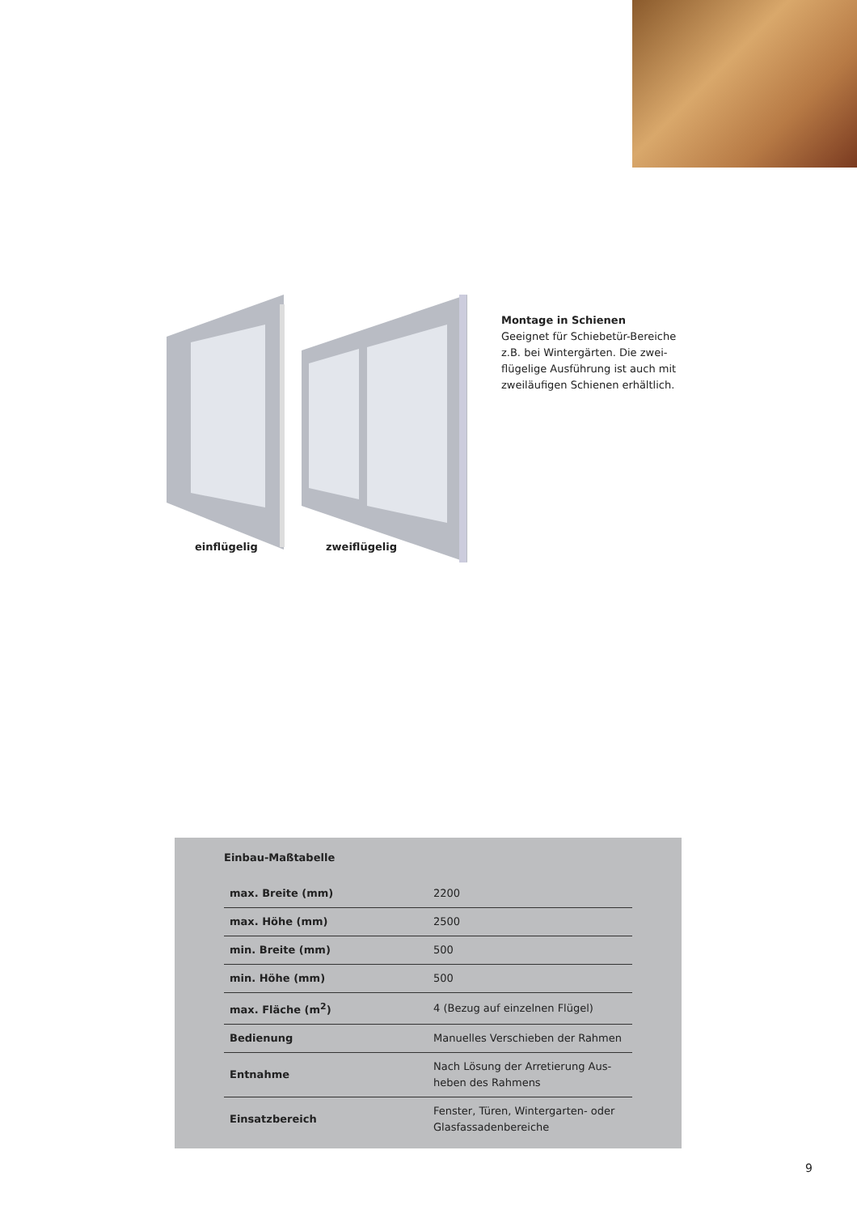einflügelig zweiflügelig
Montage in Schienen
Geeignet für Schiebetür-Bereiche z.B. bei Wintergärten. Die zwei-flügelige Ausführung ist auch mit zweiläufigen Schienen erhältlich.
Einbau-Maßtabelle
| max. Breite (mm) | 2200 |
| max. Höhe (mm) | 2500 |
| min. Breite (mm) | 500 |
| min. Höhe (mm) | 500 |
| max. Fläche (m<sup>2</sup>) | 4 (Bezug auf einzelnen Flügel) |
| Bedienung | Manuelles Verschieben der Rahmen |
| Entnahme | Nach Lösung der Arretierung Aus-heben des Rahmens |
| Einsatzbereich | Fenster, Türen, Wintergarten- oder Glasfassadenbereiche |
9